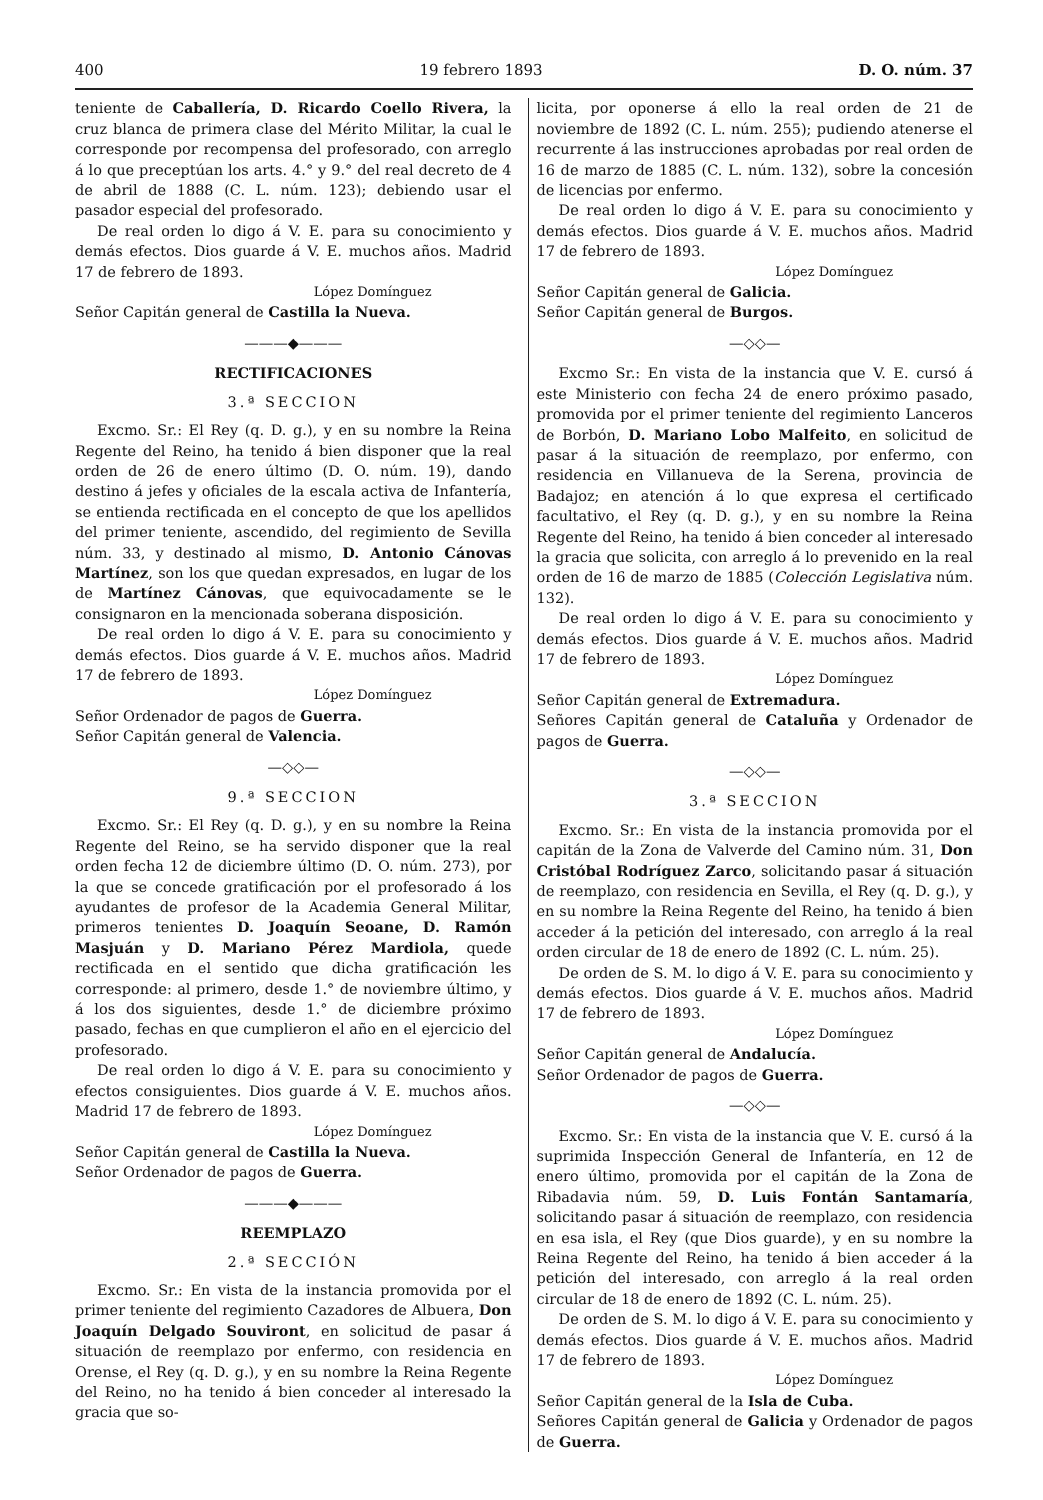400 19 febrero 1893 D. O. núm. 37
teniente de Caballería, D. Ricardo Coello Rivera, la cruz blanca de primera clase del Mérito Militar, la cual le corresponde por recompensa del profesorado, con arreglo á lo que preceptúan los arts. 4.° y 9.° del real decreto de 4 de abril de 1888 (C. L. núm. 123); debiendo usar el pasador especial del profesorado.
De real orden lo digo á V. E. para su conocimiento y demás efectos. Dios guarde á V. E. muchos años. Madrid 17 de febrero de 1893.
López Domínguez
Señor Capitán general de Castilla la Nueva.
———◆———
RECTIFICACIONES
3.ª SECCION
Excmo. Sr.: El Rey (q. D. g.), y en su nombre la Reina Regente del Reino, ha tenido á bien disponer que la real orden de 26 de enero último (D. O. núm. 19), dando destino á jefes y oficiales de la escala activa de Infantería, se entienda rectificada en el concepto de que los apellidos del primer teniente, ascendido, del regimiento de Sevilla núm. 33, y destinado al mismo, D. Antonio Cánovas Martínez, son los que quedan expresados, en lugar de los de Martínez Cánovas, que equivocadamente se le consignaron en la mencionada soberana disposición.
De real orden lo digo á V. E. para su conocimiento y demás efectos. Dios guarde á V. E. muchos años. Madrid 17 de febrero de 1893.
López Domínguez
Señor Ordenador de pagos de Guerra.
Señor Capitán general de Valencia.
—◇◇—
9.ª SECCION
Excmo. Sr.: El Rey (q. D. g.), y en su nombre la Reina Regente del Reino, se ha servido disponer que la real orden fecha 12 de diciembre último (D. O. núm. 273), por la que se concede gratificación por el profesorado á los ayudantes de profesor de la Academia General Militar, primeros tenientes D. Joaquín Seoane, D. Ramón Masjuán y D. Mariano Pérez Mardiola, quede rectificada en el sentido que dicha gratificación les corresponde: al primero, desde 1.° de noviembre último, y á los dos siguientes, desde 1.° de diciembre próximo pasado, fechas en que cumplieron el año en el ejercicio del profesorado.
De real orden lo digo á V. E. para su conocimiento y efectos consiguientes. Dios guarde á V. E. muchos años. Madrid 17 de febrero de 1893.
López Domínguez
Señor Capitán general de Castilla la Nueva.
Señor Ordenador de pagos de Guerra.
———◆———
REEMPLAZO
2.ª SECCIÓN
Excmo. Sr.: En vista de la instancia promovida por el primer teniente del regimiento Cazadores de Albuera, Don Joaquín Delgado Souviront, en solicitud de pasar á situación de reemplazo por enfermo, con residencia en Orense, el Rey (q. D. g.), y en su nombre la Reina Regente del Reino, no ha tenido á bien conceder al interesado la gracia que so-
licita, por oponerse á ello la real orden de 21 de noviembre de 1892 (C. L. núm. 255); pudiendo atenerse el recurrente á las instrucciones aprobadas por real orden de 16 de marzo de 1885 (C. L. núm. 132), sobre la concesión de licencias por enfermo.
De real orden lo digo á V. E. para su conocimiento y demás efectos. Dios guarde á V. E. muchos años. Madrid 17 de febrero de 1893.
López Domínguez
Señor Capitán general de Galicia.
Señor Capitán general de Burgos.
—◇◇—
Excmo Sr.: En vista de la instancia que V. E. cursó á este Ministerio con fecha 24 de enero próximo pasado, promovida por el primer teniente del regimiento Lanceros de Borbón, D. Mariano Lobo Malfeito, en solicitud de pasar á la situación de reemplazo, por enfermo, con residencia en Villanueva de la Serena, provincia de Badajoz; en atención á lo que expresa el certificado facultativo, el Rey (q. D. g.), y en su nombre la Reina Regente del Reino, ha tenido á bien conceder al interesado la gracia que solicita, con arreglo á lo prevenido en la real orden de 16 de marzo de 1885 (Colección Legislativa núm. 132).
De real orden lo digo á V. E. para su conocimiento y demás efectos. Dios guarde á V. E. muchos años. Madrid 17 de febrero de 1893.
López Domínguez
Señor Capitán general de Extremadura.
Señores Capitán general de Cataluña y Ordenador de pagos de Guerra.
—◇◇—
3.ª SECCION
Excmo. Sr.: En vista de la instancia promovida por el capitán de la Zona de Valverde del Camino núm. 31, Don Cristóbal Rodríguez Zarco, solicitando pasar á situación de reemplazo, con residencia en Sevilla, el Rey (q. D. g.), y en su nombre la Reina Regente del Reino, ha tenido á bien acceder á la petición del interesado, con arreglo á la real orden circular de 18 de enero de 1892 (C. L. núm. 25).
De orden de S. M. lo digo á V. E. para su conocimiento y demás efectos. Dios guarde á V. E. muchos años. Madrid 17 de febrero de 1893.
López Domínguez
Señor Capitán general de Andalucía.
Señor Ordenador de pagos de Guerra.
—◇◇—
Excmo. Sr.: En vista de la instancia que V. E. cursó á la suprimida Inspección General de Infantería, en 12 de enero último, promovida por el capitán de la Zona de Ribadavia núm. 59, D. Luis Fontán Santamaría, solicitando pasar á situación de reemplazo, con residencia en esa isla, el Rey (que Dios guarde), y en su nombre la Reina Regente del Reino, ha tenido á bien acceder á la petición del interesado, con arreglo á la real orden circular de 18 de enero de 1892 (C. L. núm. 25).
De orden de S. M. lo digo á V. E. para su conocimiento y demás efectos. Dios guarde á V. E. muchos años. Madrid 17 de febrero de 1893.
López Domínguez
Señor Capitán general de la Isla de Cuba.
Señores Capitán general de Galicia y Ordenador de pagos de Guerra.